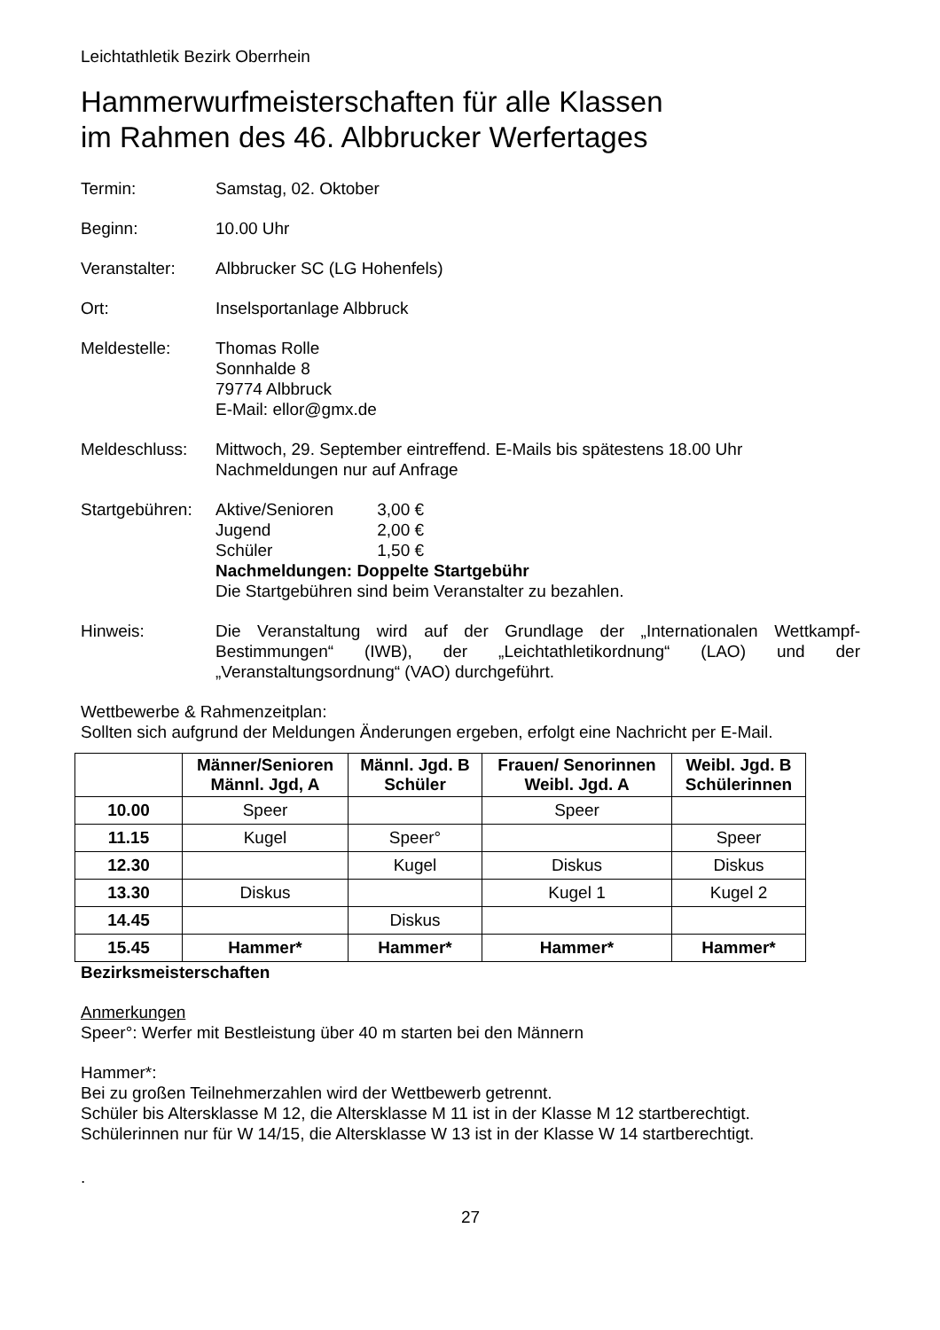Leichtathletik Bezirk Oberrhein
Hammerwurfmeisterschaften für alle Klassen
im Rahmen des 46. Albbrucker Werfertages
Termin: Samstag, 02. Oktober
Beginn: 10.00 Uhr
Veranstalter: Albbrucker SC (LG Hohenfels)
Ort: Inselsportanlage Albbruck
Meldestelle: Thomas Rolle
Sonnhalde 8
79774 Albbruck
E-Mail: ellor@gmx.de
Meldeschluss: Mittwoch, 29. September eintreffend. E-Mails bis spätestens 18.00 Uhr
Nachmeldungen nur auf Anfrage
Startgebühren:
Aktive/Senioren 3,00 €
Jugend 2,00 €
Schüler 1,50 €
Nachmeldungen: Doppelte Startgebühr
Die Startgebühren sind beim Veranstalter zu bezahlen.
Hinweis: Die Veranstaltung wird auf der Grundlage der „Internationalen Wettkampf-Bestimmungen“ (IWB), der „Leichtathletikordnung“ (LAO) und der „Veranstaltungsordnung“ (VAO) durchgeführt.
Wettbewerbe & Rahmenzeitplan:
Sollten sich aufgrund der Meldungen Änderungen ergeben, erfolgt eine Nachricht per E-Mail.
| | Männer/Senioren Männl. Jgd, A | Männl. Jgd. B Schüler | Frauen/ Senorinnen Weibl. Jgd. A | Weibl. Jgd. B Schülerinnen |
| --- | --- | --- | --- | --- |
| 10.00 | Speer | | Speer | |
| 11.15 | Kugel | Speer° | | Speer |
| 12.30 | | Kugel | Diskus | Diskus |
| 13.30 | Diskus | | Kugel 1 | Kugel 2 |
| 14.45 | | Diskus | | |
| 15.45 | Hammer* | Hammer* | Hammer* | Hammer* |
Bezirksmeisterschaften
Anmerkungen
Speer°: Werfer mit Bestleistung über 40 m starten bei den Männern
Hammer*:
Bei zu großen Teilnehmerzahlen wird der Wettbewerb getrennt.
Schüler bis Altersklasse M 12, die Altersklasse M 11 ist in der Klasse M 12 startberechtigt.
Schülerinnen nur für W 14/15, die Altersklasse W 13 ist in der Klasse W 14 startberechtigt.
.
27